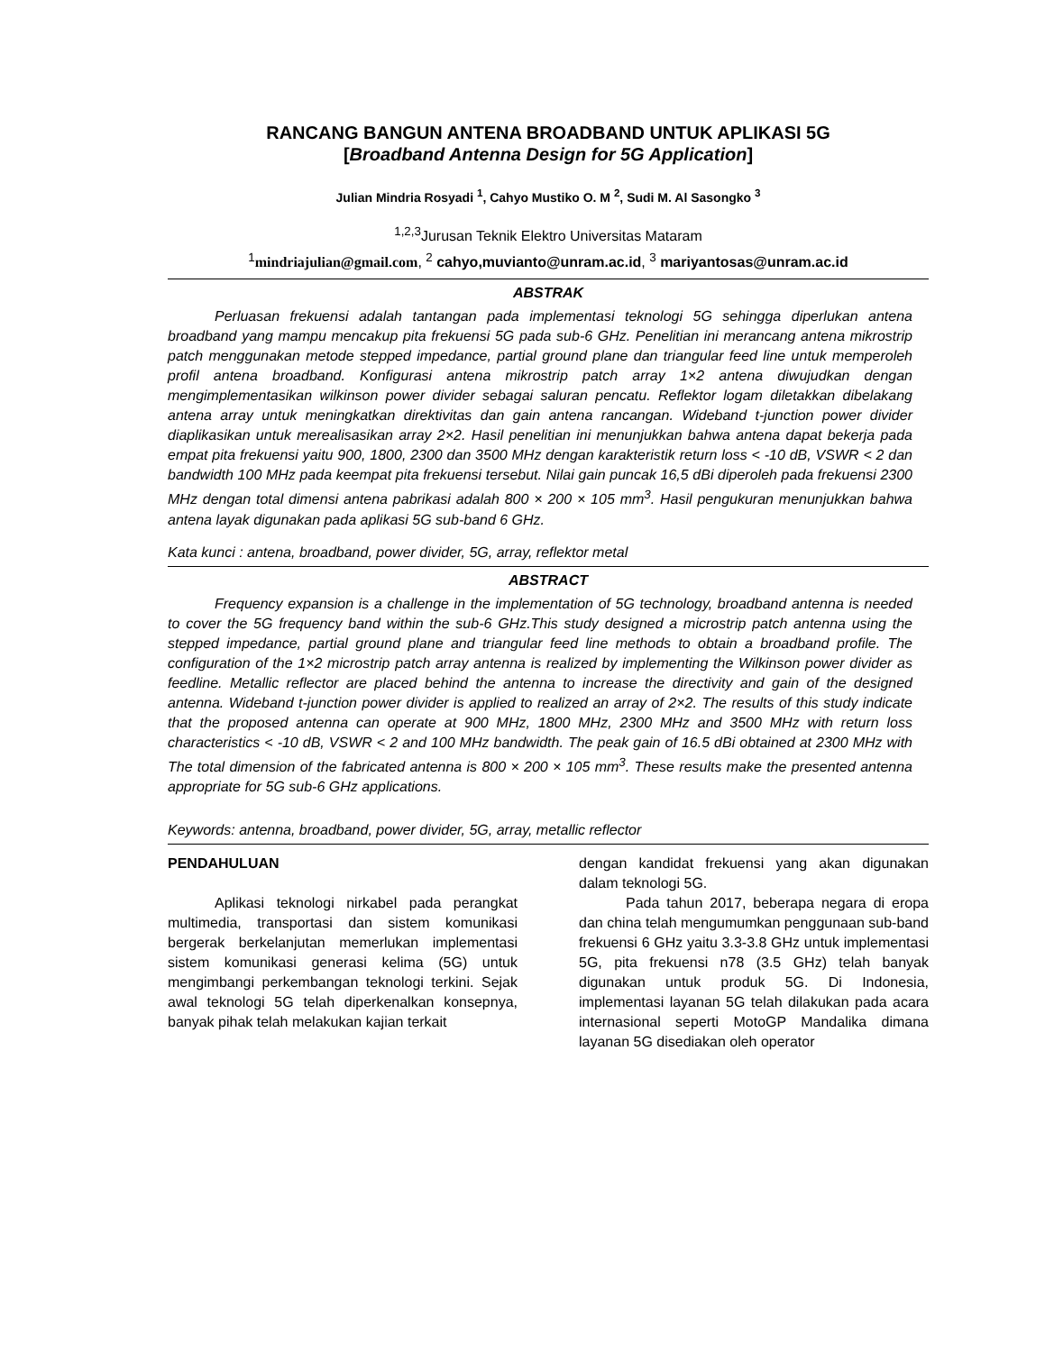RANCANG BANGUN ANTENA BROADBAND UNTUK APLIKASI 5G
[Broadband Antenna Design for 5G Application]
Julian Mindria Rosyadi <sup>1</sup>, Cahyo Mustiko O. M <sup>2</sup>, Sudi M. Al Sasongko <sup>3</sup>
<sup>1,2,3</sup>Jurusan Teknik Elektro Universitas Mataram
<sup>1</sup> mindriajulian@gmail.com, <sup>2</sup> cahyo,muvianto@unram.ac.id, <sup>3</sup> mariyantosas@unram.ac.id
ABSTRAK
Perluasan frekuensi adalah tantangan pada implementasi teknologi 5G sehingga diperlukan antena broadband yang mampu mencakup pita frekuensi 5G pada sub-6 GHz. Penelitian ini merancang antena mikrostrip patch menggunakan metode stepped impedance, partial ground plane dan triangular feed line untuk memperoleh profil antena broadband. Konfigurasi antena mikrostrip patch array 1×2 antena diwujudkan dengan mengimplementasikan wilkinson power divider sebagai saluran pencatu. Reflektor logam diletakkan dibelakang antena array untuk meningkatkan direktivitas dan gain antena rancangan. Wideband t-junction power divider diaplikasikan untuk merealisasikan array 2×2. Hasil penelitian ini menunjukkan bahwa antena dapat bekerja pada empat pita frekuensi yaitu 900, 1800, 2300 dan 3500 MHz dengan karakteristik return loss < -10 dB, VSWR < 2 dan bandwidth 100 MHz pada keempat pita frekuensi tersebut. Nilai gain puncak 16,5 dBi diperoleh pada frekuensi 2300 MHz dengan total dimensi antena pabrikasi adalah 800 × 200 × 105 mm<sup>3</sup>. Hasil pengukuran menunjukkan bahwa antena layak digunakan pada aplikasi 5G sub-band 6 GHz.
Kata kunci : antena, broadband, power divider, 5G, array, reflektor metal
ABSTRACT
Frequency expansion is a challenge in the implementation of 5G technology, broadband antenna is needed to cover the 5G frequency band within the sub-6 GHz.This study designed a microstrip patch antenna using the stepped impedance, partial ground plane and triangular feed line methods to obtain a broadband profile. The configuration of the 1×2 microstrip patch array antenna is realized by implementing the Wilkinson power divider as feedline. Metallic reflector are placed behind the antenna to increase the directivity and gain of the designed antenna. Wideband t-junction power divider is applied to realized an array of 2×2. The results of this study indicate that the proposed antenna can operate at 900 MHz, 1800 MHz, 2300 MHz and 3500 MHz with return loss characteristics < -10 dB, VSWR < 2 and 100 MHz bandwidth. The peak gain of 16.5 dBi obtained at 2300 MHz with The total dimension of the fabricated antenna is 800 × 200 × 105 mm<sup>3</sup>. These results make the presented antenna appropriate for 5G sub-6 GHz applications.
Keywords: antenna, broadband, power divider, 5G, array, metallic reflector
PENDAHULUAN
Aplikasi teknologi nirkabel pada perangkat multimedia, transportasi dan sistem komunikasi bergerak berkelanjutan memerlukan implementasi sistem komunikasi generasi kelima (5G) untuk mengimbangi perkembangan teknologi terkini. Sejak awal teknologi 5G telah diperkenalkan konsepnya, banyak pihak telah melakukan kajian terkait
dengan kandidat frekuensi yang akan digunakan dalam teknologi 5G.
Pada tahun 2017, beberapa negara di eropa dan china telah mengumumkan penggunaan sub-band frekuensi 6 GHz yaitu 3.3-3.8 GHz untuk implementasi 5G, pita frekuensi n78 (3.5 GHz) telah banyak digunakan untuk produk 5G. Di Indonesia, implementasi layanan 5G telah dilakukan pada acara internasional seperti MotoGP Mandalika dimana layanan 5G disediakan oleh operator